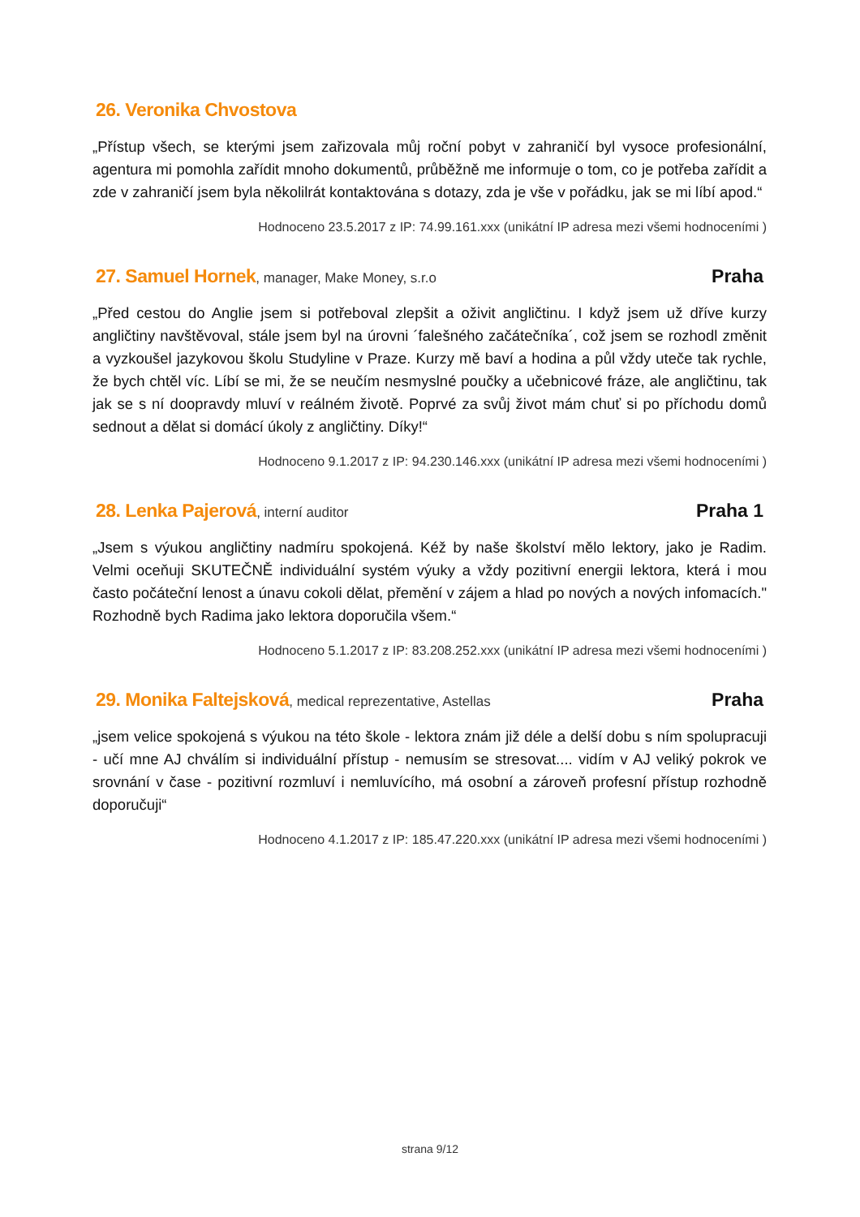26. Veronika Chvostova
„Přístup všech, se kterými jsem zařizovala můj roční pobyt v zahraničí byl vysoce profesionální, agentura mi pomohla zařídit mnoho dokumentů, průběžně me informuje o tom, co je potřeba zařídit a zde v zahraničí jsem byla několilrát kontaktována s dotazy, zda je vše v pořádku, jak se mi líbí apod.“
Hodnoceno 23.5.2017 z IP: 74.99.161.xxx (unikátní IP adresa mezi všemi hodnoceními )
27. Samuel Hornek, manager, Make Money, s.r.o Praha
„Před cestou do Anglie jsem si potřeboval zlepšit a oživit angličtinu. I když jsem už dříve kurzy angličtiny navštěvoval, stále jsem byl na úrovni ´falešného začátečníka´, což jsem se rozhodl změnit a vyzkoušel jazykovou školu Studyline v Praze. Kurzy mě baví a hodina a půl vždy uteče tak rychle, že bych chtěl víc. Líbí se mi, že se neučím nesmyslné poučky a učebnicové fráze, ale angličtinu, tak jak se s ní doopravdy mluví v reálném životě. Poprvé za svůj život mám chuť si po příchodu domů sednout a dělat si domácí úkoly z angličtiny. Díky!“
Hodnoceno 9.1.2017 z IP: 94.230.146.xxx (unikátní IP adresa mezi všemi hodnoceními )
28. Lenka Pajerová, interní auditor Praha 1
„Jsem s výukou angličtiny nadmíru spokojená. Kéž by naše školství mělo lektory, jako je Radim. Velmi oceňuji SKUTEČNĚ individuální systém výuky a vždy pozitivní energii lektora, která i mou často počáteční lenost a únavu cokoli dělat, přemění v zájem a hlad po nových a nových infomacích." Rozhodně bych Radima jako lektora doporučila všem.“
Hodnoceno 5.1.2017 z IP: 83.208.252.xxx (unikátní IP adresa mezi všemi hodnoceními )
29. Monika Faltejsková, medical reprezentative, Astellas Praha
„jsem velice spokojená s výukou na této škole - lektora znám již déle a delší dobu s ním spolupracuji - učí mne AJ chválím si individuální přístup - nemusím se stresovat.... vidím v AJ veliký pokrok ve srovnání v čase - pozitivní rozmluví i nemluvícího, má osobní a zároveň profesní přístup rozhodně doporučuji“
Hodnoceno 4.1.2017 z IP: 185.47.220.xxx (unikátní IP adresa mezi všemi hodnoceními )
strana 9/12